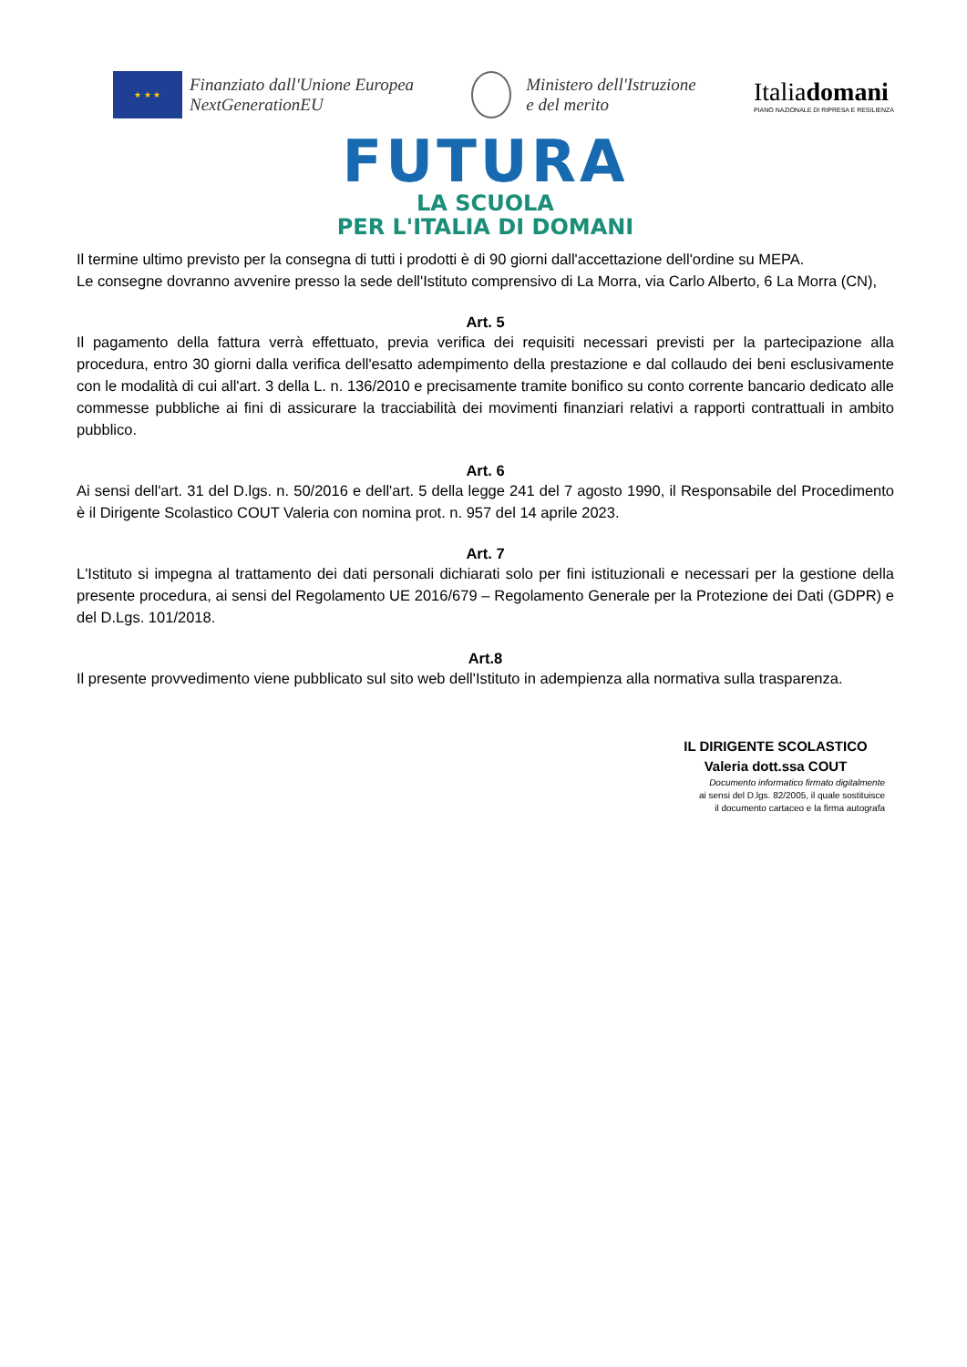★ ★ ★
Finanziato dall'Unione Europea
NextGenerationEU
Ministero dell'Istruzione
e del merito
Italiadomani
PIANO NAZIONALE DI RIPRESA E RESILIENZA
FUTURA
LA SCUOLA
PER L'ITALIA DI DOMANI
Il termine ultimo previsto per la consegna di tutti i prodotti è di 90 giorni dall'accettazione dell'ordine su MEPA.
Le consegne dovranno avvenire presso la sede dell'Istituto comprensivo di La Morra, via Carlo Alberto, 6 La Morra (CN),
Art. 5
Il pagamento della fattura verrà effettuato, previa verifica dei requisiti necessari previsti per la partecipazione alla procedura, entro 30 giorni dalla verifica dell'esatto adempimento della prestazione e dal collaudo dei beni esclusivamente con le modalità di cui all'art. 3 della L. n. 136/2010 e precisamente tramite bonifico su conto corrente bancario dedicato alle commesse pubbliche ai fini di assicurare la tracciabilità dei movimenti finanziari relativi a rapporti contrattuali in ambito pubblico.
Art. 6
Ai sensi dell'art. 31 del D.lgs. n. 50/2016 e dell'art. 5 della legge 241 del 7 agosto 1990, il Responsabile del Procedimento è il Dirigente Scolastico COUT Valeria con nomina prot. n. 957 del 14 aprile 2023.
Art. 7
L'Istituto si impegna al trattamento dei dati personali dichiarati solo per fini istituzionali e necessari per la gestione della presente procedura, ai sensi del Regolamento UE 2016/679 – Regolamento Generale per la Protezione dei Dati (GDPR) e del D.Lgs. 101/2018.
Art.8
Il presente provvedimento viene pubblicato sul sito web dell'Istituto in adempienza alla normativa sulla trasparenza.
IL DIRIGENTE SCOLASTICO
Valeria dott.ssa COUT
Documento informatico firmato digitalmente
ai sensi del D.lgs. 82/2005, il quale sostituisce
il documento cartaceo e la firma autografa